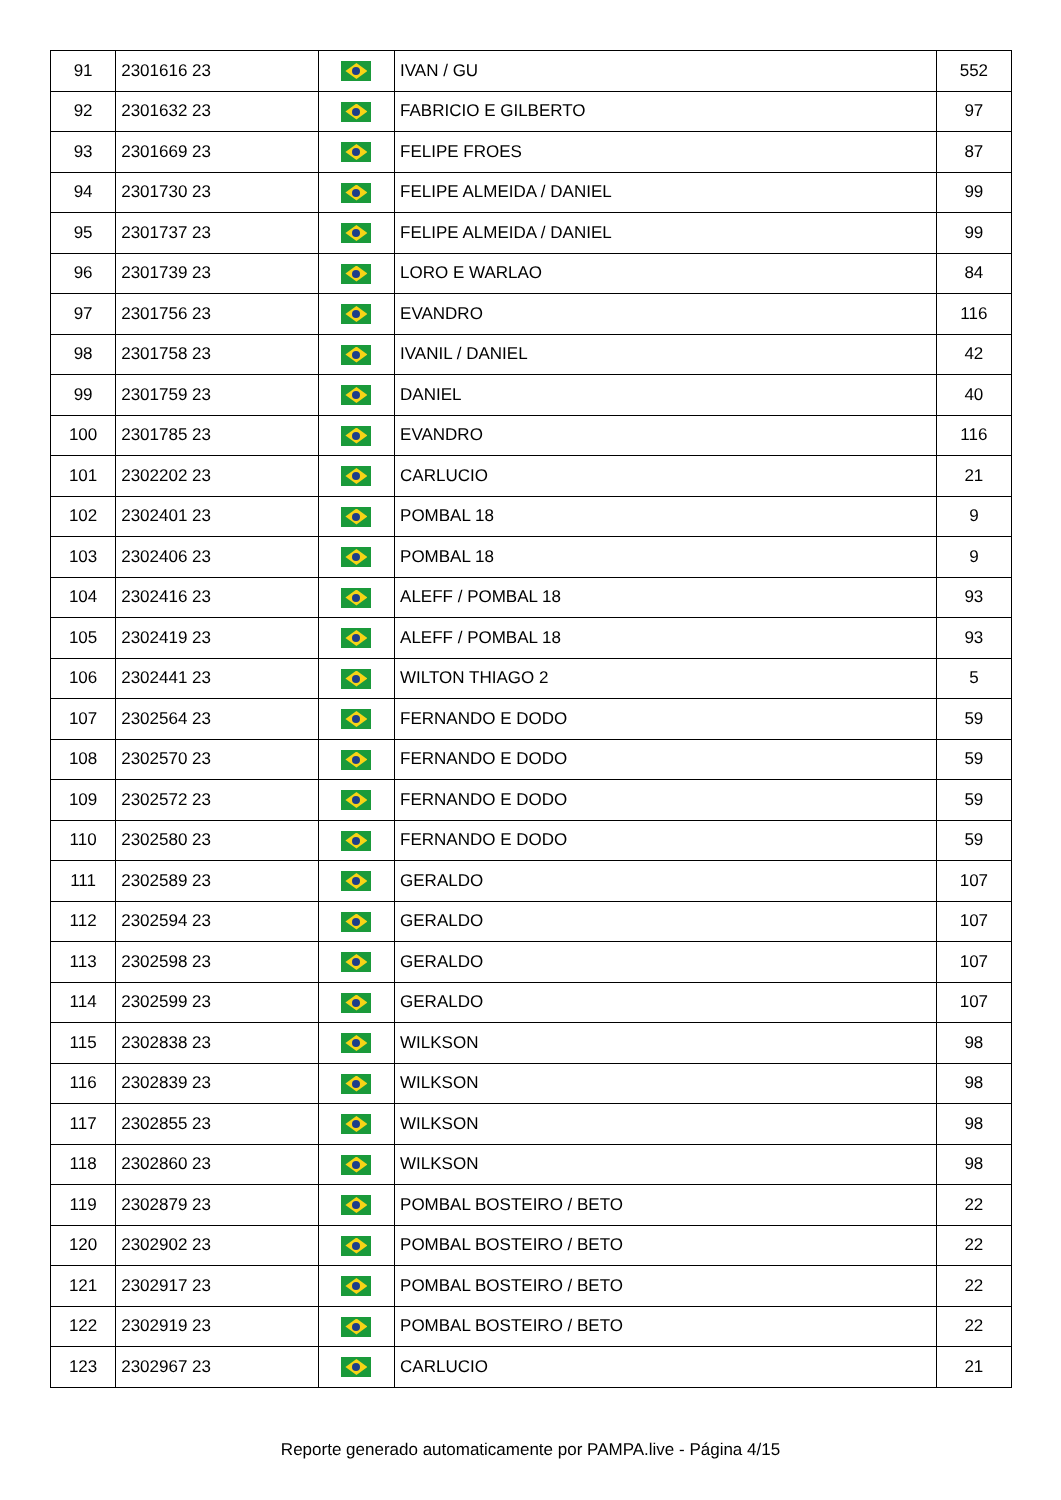| 91 | 2301616 23 | | IVAN / GU | 552 |
| 92 | 2301632 23 | | FABRICIO E GILBERTO | 97 |
| 93 | 2301669 23 | | FELIPE FROES | 87 |
| 94 | 2301730 23 | | FELIPE ALMEIDA / DANIEL | 99 |
| 95 | 2301737 23 | | FELIPE ALMEIDA / DANIEL | 99 |
| 96 | 2301739 23 | | LORO E WARLAO | 84 |
| 97 | 2301756 23 | | EVANDRO | 116 |
| 98 | 2301758 23 | | IVANIL / DANIEL | 42 |
| 99 | 2301759 23 | | DANIEL | 40 |
| 100 | 2301785 23 | | EVANDRO | 116 |
| 101 | 2302202 23 | | CARLUCIO | 21 |
| 102 | 2302401 23 | | POMBAL 18 | 9 |
| 103 | 2302406 23 | | POMBAL 18 | 9 |
| 104 | 2302416 23 | | ALEFF / POMBAL 18 | 93 |
| 105 | 2302419 23 | | ALEFF / POMBAL 18 | 93 |
| 106 | 2302441 23 | | WILTON THIAGO 2 | 5 |
| 107 | 2302564 23 | | FERNANDO E DODO | 59 |
| 108 | 2302570 23 | | FERNANDO E DODO | 59 |
| 109 | 2302572 23 | | FERNANDO E DODO | 59 |
| 110 | 2302580 23 | | FERNANDO E DODO | 59 |
| 111 | 2302589 23 | | GERALDO | 107 |
| 112 | 2302594 23 | | GERALDO | 107 |
| 113 | 2302598 23 | | GERALDO | 107 |
| 114 | 2302599 23 | | GERALDO | 107 |
| 115 | 2302838 23 | | WILKSON | 98 |
| 116 | 2302839 23 | | WILKSON | 98 |
| 117 | 2302855 23 | | WILKSON | 98 |
| 118 | 2302860 23 | | WILKSON | 98 |
| 119 | 2302879 23 | | POMBAL BOSTEIRO / BETO | 22 |
| 120 | 2302902 23 | | POMBAL BOSTEIRO / BETO | 22 |
| 121 | 2302917 23 | | POMBAL BOSTEIRO / BETO | 22 |
| 122 | 2302919 23 | | POMBAL BOSTEIRO / BETO | 22 |
| 123 | 2302967 23 | | CARLUCIO | 21 |
Reporte generado automaticamente por PAMPA.live - Página 4/15